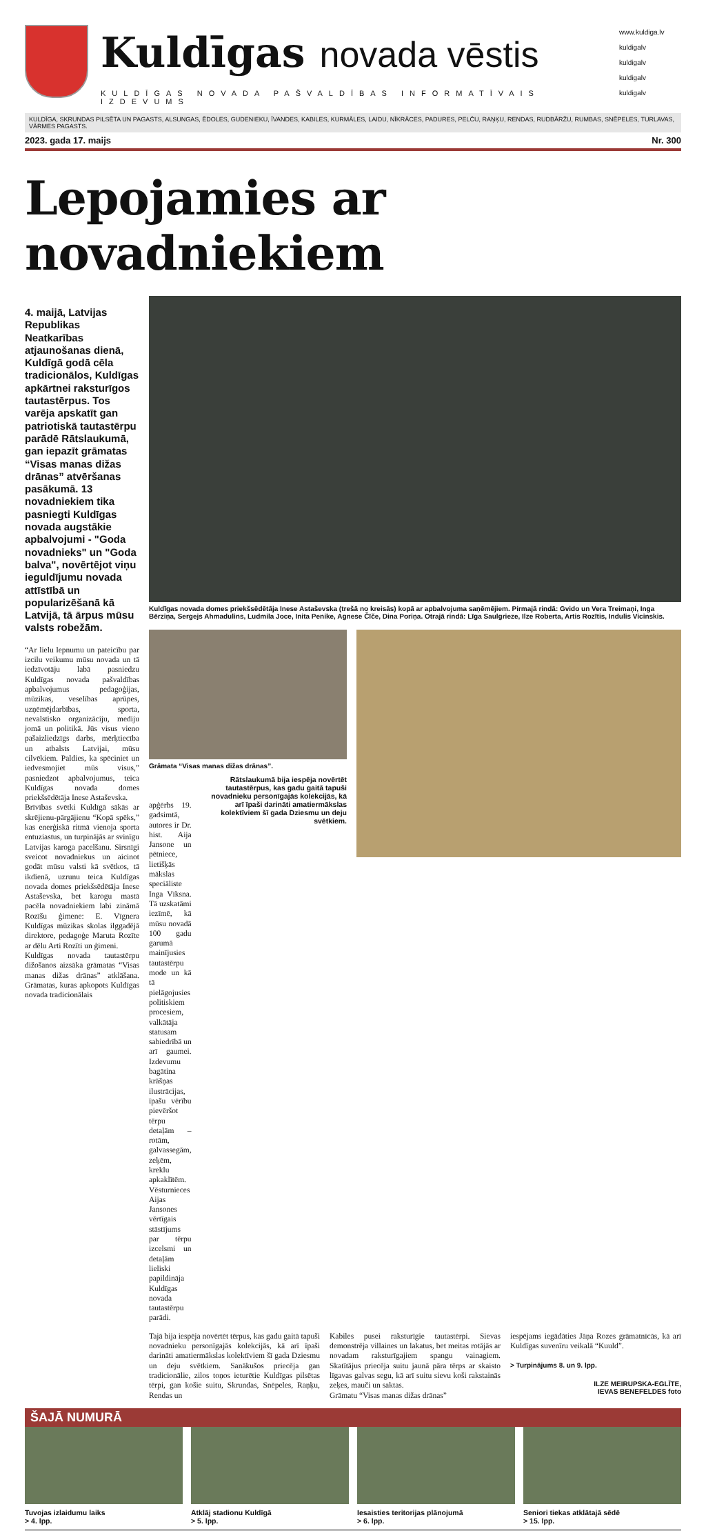Kuldīgas novada vēstis
KULDĪGAS NOVADA PAŠVALDĪBAS INFORMATĪVAIS IZDEVUMS
www.kuldiga.lv
kuldigalv
kuldigalv
kuldigalv
kuldigalv
KULDĪGA, SKRUNDAS PILSĒTA UN PAGASTS, ALSUNGAS, ĒDOLES, GUDENIEKU, ĪVANDES, KABILES, KURMĀLES, LAIDU, NĪKRĀCES, PADURES, PELČU, RAŅĶU, RENDAS, RUDBĀRŽU, RUMBAS, SNĒPELES, TURLAVAS, VĀRMES PAGASTS.
2023. gada 17. maijs Nr. 300
Lepojamies ar novadniekiem
4. maijā, Latvijas Republikas Neatkarības atjaunošanas dienā, Kuldīgā godā cēla tradicionālos, Kuldīgas apkārtnei raksturīgos tautastērpus. Tos varēja apskatīt gan patriotiskā tautastērpu parādē Rātslaukumā, gan iepazīt grāmatas “Visas manas dižas drānas” atvēršanas pasākumā. 13 novadniekiem tika pasniegti Kuldīgas novada augstākie apbalvojumi - "Goda novadnieks" un "Goda balva", novērtējot viņu ieguldījumu novada attīstībā un popularizēšanā kā Latvijā, tā ārpus mūsu valsts robežām.
“Ar lielu lepnumu un pateicību par izcilu veikumu mūsu novada un tā iedzīvotāju labā pasniedzu Kuldīgas novada pašvaldības apbalvojumus pedagoģijas, mūzikas, veselības aprūpes, uzņēmējdarbības, sporta, nevalstisko organizāciju, mediju jomā un politikā. Jūs visus vieno pašaizliedzīgs darbs, mērķtiecība un atbalsts Latvijai, mūsu cilvēkiem. Paldies, ka spēciniet un iedvesmojiet mūs visus,” pasniedzot apbalvojumus, teica Kuldīgas novada domes priekšsēdētāja Inese Astaševska.
Brīvības svētki Kuldīgā sākās ar skrējienu-pārgājienu “Kopā spēks,” kas enerģiskā ritmā vienoja sporta entuziastus, un turpinājās ar svinīgu Latvijas karoga pacelšanu. Sirsnīgi sveicot novadniekus un aicinot godāt mūsu valsti kā svētkos, tā ikdienā, uzrunu teica Kuldīgas novada domes priekšsēdētāja Inese Astaševska, bet karogu mastā pacēla novadniekiem labi zināmā Rozīšu ģimene: E. Vīgnera Kuldīgas mūzikas skolas ilggadējā direktore, pedagoģe Maruta Rozīte ar dēlu Arti Rozīti un ģimeni.
Kuldīgas novada tautastērpu dižošanos aizsāka grāmatas “Visas manas dižas drānas” atklāšana. Grāmatas, kuras apkopots Kuldīgas novada tradicionālais
Kuldīgas novada domes priekšsēdētāja Inese Astaševska (trešā no kreisās) kopā ar apbalvojuma saņēmējiem. Pirmajā rindā: Gvido un Vera Treimaņi, Inga Bērziņa, Sergejs Ahmadulins, Ludmila Joce, Inita Penike, Agnese Čīče, Dina Poriņa. Otrajā rindā: Līga Saulgrieze, Ilze Roberta, Artis Rozītis, Indulis Vicinskis.
Grāmata “Visas manas dižas drānas”.
apģērbs 19. gadsimtā, autores ir Dr. hist. Aija Jansone un pētniece, lietišķās mākslas speciāliste Inga Vīksna. Tā uzskatāmi iezīmē, kā mūsu novadā 100 gadu garumā mainījusies tautastērpu mode un kā tā pielāgojusies politiskiem procesiem, valkātāja statusam sabiedrībā un arī gaumei. Izdevumu bagātina krāšņas ilustrācijas, īpašu vērību pievēršot tērpu detaļām – rotām, galvassegām, zeķēm, kreklu apkaklītēm.
Vēsturnieces Aijas Jansones vērtīgais stāstījums par tērpu izcelsmi un detaļām lieliski papildināja Kuldīgas novada tautastērpu parādi.
Rātslaukumā bija iespēja novērtēt tautastērpus, kas gadu gaitā tapuši novadnieku personīgajās kolekcijās, kā arī īpaši darināti amatiermākslas kolektīviem šī gada Dziesmu un deju svētkiem.
Tajā bija iespēja novērtēt tērpus, kas gadu gaitā tapuši novadnieku personīgajās kolekcijās, kā arī īpaši darināti amatiermākslas kolektīviem šī gada Dziesmu un deju svētkiem. Sanākušos priecēja gan tradicionālie, zilos toņos ieturētie Kuldīgas pilsētas tērpi, gan košie suitu, Skrundas, Snēpeles, Raņķu, Rendas un
Kabiles pusei raksturīgie tautastērpi. Sievas demonstrēja villaines un lakatus, bet meitas rotājās ar novadam raksturīgajiem spangu vainagiem. Skatītājus priecēja suitu jaunā pāra tērps ar skaisto līgavas galvas segu, kā arī suitu sievu koši rakstainās zeķes, mauči un saktas.
Grāmatu “Visas manas dižas drānas”
iespējams iegādāties Jāņa Rozes grāmatnīcās, kā arī Kuldīgas suvenīru veikalā “Kuuld”.
> Turpinājums 8. un 9. lpp.
ILZE MEIRUPSKA-EGLĪTE,
IEVAS BENEFELDES foto
ŠAJĀ NUMURĀ
Tuvojas izlaidumu laiks
> 4. lpp.
Atklāj stadionu Kuldīgā
> 5. lpp.
Iesaisties teritorijas plānojumā
> 6. lpp.
Seniori tiekas atklātajā sēdē
> 15. lpp.